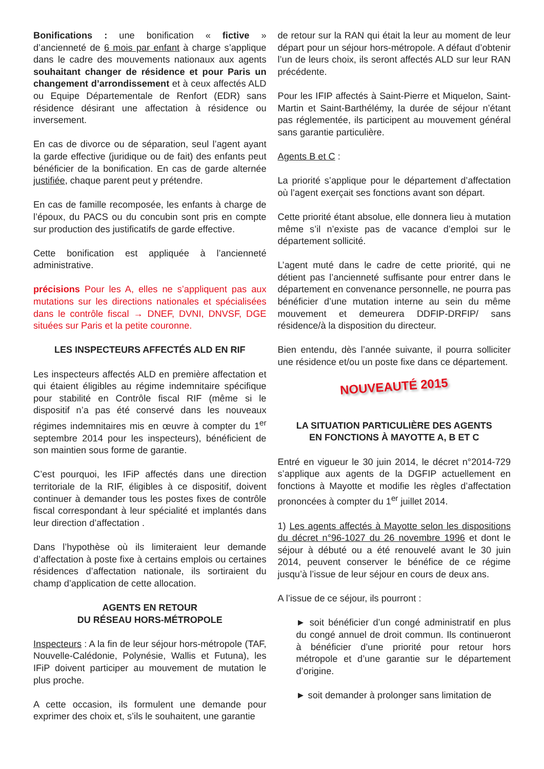Bonifications : une bonification « fictive » d’ancienneté de 6 mois par enfant à charge s’applique dans le cadre des mouvements nationaux aux agents souhaitant changer de résidence et pour Paris un changement d’arrondissement et à ceux affectés ALD ou Equipe Départementale de Renfort (EDR) sans résidence désirant une affectation à résidence ou inversement.
En cas de divorce ou de séparation, seul l’agent ayant la garde effective (juridique ou de fait) des enfants peut bénéficier de la bonification. En cas de garde alternée justifiée, chaque parent peut y prétendre.
En cas de famille recomposée, les enfants à charge de l’époux, du PACS ou du concubin sont pris en compte sur production des justificatifs de garde effective.
Cette bonification est appliquée à l’ancienneté administrative.
précisions Pour les A, elles ne s’appliquent pas aux mutations sur les directions nationales et spécialisées dans le contrôle fiscal → DNEF, DVNI, DNVSF, DGE situées sur Paris et la petite couronne.
LES INSPECTEURS AFFECTÉS ALD EN RIF
Les inspecteurs affectés ALD en première affectation et qui étaient éligibles au régime indemnitaire spécifique pour stabilité en Contrôle fiscal RIF (même si le dispositif n’a pas été conservé dans les nouveaux régimes indemnitaires mis en œuvre à compter du 1<sup>er</sup> septembre 2014 pour les inspecteurs), bénéficient de son maintien sous forme de garantie.
C’est pourquoi, les IFiP affectés dans une direction territoriale de la RIF, éligibles à ce dispositif, doivent continuer à demander tous les postes fixes de contrôle fiscal correspondant à leur spécialité et implantés dans leur direction d’affectation .
Dans l’hypothèse où ils limiteraient leur demande d’affectation à poste fixe à certains emplois ou certaines résidences d’affectation nationale, ils sortiraient du champ d’application de cette allocation.
AGENTS EN RETOUR
DU RÉSEAU HORS-MÉTROPOLE
Inspecteurs : A la fin de leur séjour hors-métropole (TAF, Nouvelle-Calédonie, Polynésie, Wallis et Futuna), les IFiP doivent participer au mouvement de mutation le plus proche.
A cette occasion, ils formulent une demande pour exprimer des choix et, s’ils le souhaitent, une garantie
de retour sur la RAN qui était la leur au moment de leur départ pour un séjour hors-métropole. A défaut d’obtenir l’un de leurs choix, ils seront affectés ALD sur leur RAN précédente.
Pour les IFIP affectés à Saint-Pierre et Miquelon, Saint-Martin et Saint-Barthélémy, la durée de séjour n’étant pas réglementée, ils participent au mouvement général sans garantie particulière.
Agents B et C :
La priorité s’applique pour le département d’affectation où l’agent exerçait ses fonctions avant son départ.
Cette priorité étant absolue, elle donnera lieu à mutation même s’il n’existe pas de vacance d’emploi sur le département sollicité.
L’agent muté dans le cadre de cette priorité, qui ne détient pas l’ancienneté suffisante pour entrer dans le département en convenance personnelle, ne pourra pas bénéficier d’une mutation interne au sein du même mouvement et demeurera DDFIP-DRFIP/ sans résidence/à la disposition du directeur.
Bien entendu, dès l’année suivante, il pourra solliciter une résidence et/ou un poste fixe dans ce département.
NOUVEAUTÉ 2015
LA SITUATION PARTICULIÈRE DES AGENTS
EN FONCTIONS À MAYOTTE A, B ET C
Entré en vigueur le 30 juin 2014, le décret n°2014-729 s’applique aux agents de la DGFIP actuellement en fonctions à Mayotte et modifie les règles d’affectation prononcées à compter du 1<sup>er</sup> juillet 2014.
1) Les agents affectés à Mayotte selon les dispositions du décret n°96-1027 du 26 novembre 1996 et dont le séjour à débuté ou a été renouvelé avant le 30 juin 2014, peuvent conserver le bénéfice de ce régime jusqu’à l’issue de leur séjour en cours de deux ans.
A l’issue de ce séjour, ils pourront :
► soit bénéficier d’un congé administratif en plus du congé annuel de droit commun. Ils continueront à bénéficier d’une priorité pour retour hors métropole et d’une garantie sur le département d’origine.
► soit demander à prolonger sans limitation de